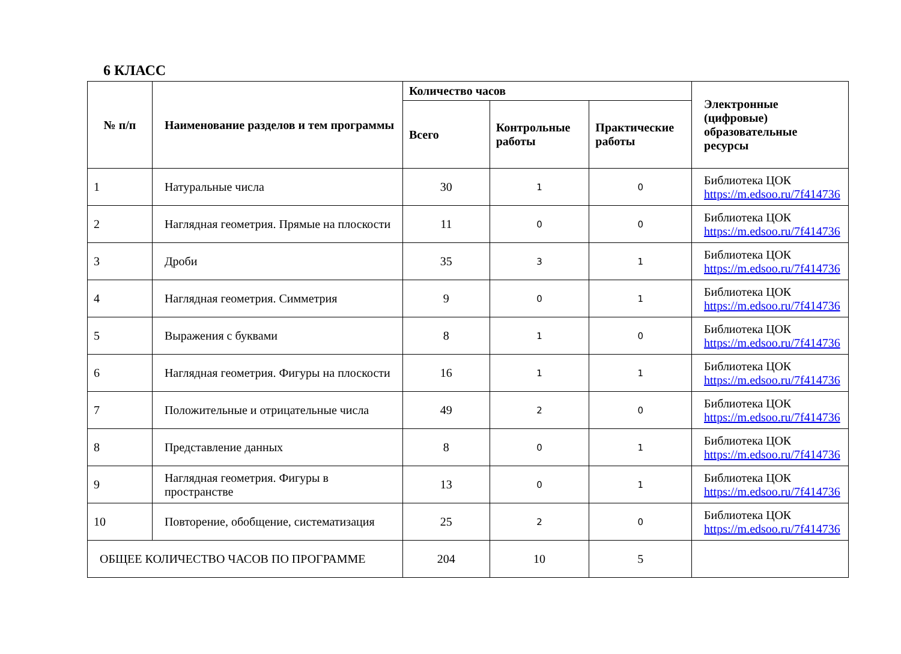6 КЛАСС
| № п/п | Наименование разделов и тем программы | Количество часов | | | Электронные (цифровые) образовательные ресурсы |
| --- | --- | --- | --- | --- | --- |
| | | Всего | Контрольные работы | Практические работы | |
| 1 | Натуральные числа | 30 | 1 | 0 | Библиотека ЦОК https://m.edsoo.ru/7f414736 |
| 2 | Наглядная геометрия. Прямые на плоскости | 11 | 0 | 0 | Библиотека ЦОК https://m.edsoo.ru/7f414736 |
| 3 | Дроби | 35 | 3 | 1 | Библиотека ЦОК https://m.edsoo.ru/7f414736 |
| 4 | Наглядная геометрия. Симметрия | 9 | 0 | 1 | Библиотека ЦОК https://m.edsoo.ru/7f414736 |
| 5 | Выражения с буквами | 8 | 1 | 0 | Библиотека ЦОК https://m.edsoo.ru/7f414736 |
| 6 | Наглядная геометрия. Фигуры на плоскости | 16 | 1 | 1 | Библиотека ЦОК https://m.edsoo.ru/7f414736 |
| 7 | Положительные и отрицательные числа | 49 | 2 | 0 | Библиотека ЦОК https://m.edsoo.ru/7f414736 |
| 8 | Представление данных | 8 | 0 | 1 | Библиотека ЦОК https://m.edsoo.ru/7f414736 |
| 9 | Наглядная геометрия. Фигуры в пространстве | 13 | 0 | 1 | Библиотека ЦОК https://m.edsoo.ru/7f414736 |
| 10 | Повторение, обобщение, систематизация | 25 | 2 | 0 | Библиотека ЦОК https://m.edsoo.ru/7f414736 |
| ОБЩЕЕ КОЛИЧЕСТВО ЧАСОВ ПО ПРОГРАММЕ | | 204 | 10 | 5 | |